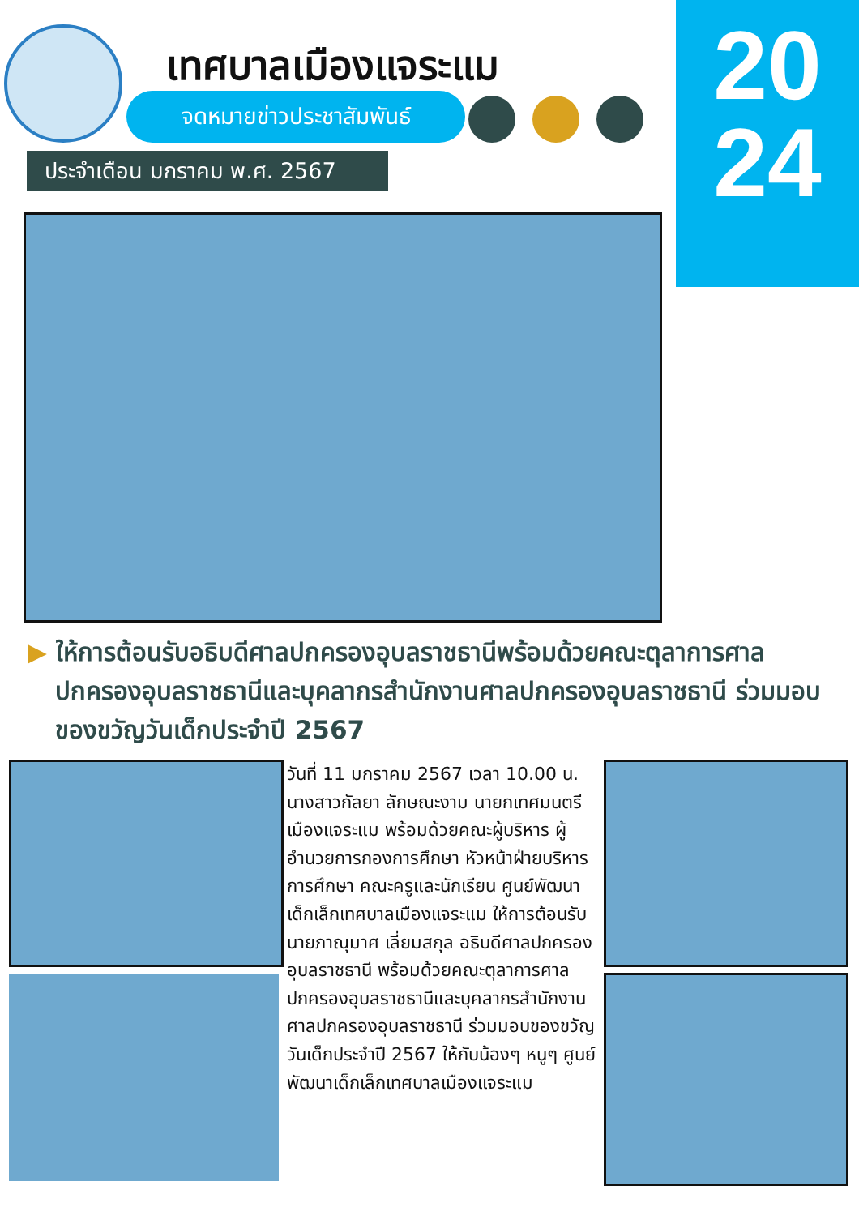เทศบาลเมืองแจระแม
จดหมายข่าวประชาสัมพันธ์
ประจำเดือน มกราคม พ.ศ. 2567
20
24
▶ ให้การต้อนรับอธิบดีศาลปกครองอุบลราชธานีพร้อมด้วยคณะตุลาการศาลปกครองอุบลราชธานีและบุคลากรสำนักงานศาลปกครองอุบลราชธานี ร่วมมอบของขวัญวันเด็กประจำปี 2567
วันที่ 11 มกราคม 2567 เวลา 10.00 น. นางสาวกัลยา ลักษณะงาม นายกเทศมนตรีเมืองแจระแม พร้อมด้วยคณะผู้บริหาร ผู้อำนวยการกองการศึกษา หัวหน้าฝ่ายบริหารการศึกษา คณะครูและนักเรียน ศูนย์พัฒนาเด็กเล็กเทศบาลเมืองแจระแม ให้การต้อนรับนายภาณุมาศ เลี่ยมสกุล อธิบดีศาลปกครองอุบลราชธานี พร้อมด้วยคณะตุลาการศาลปกครองอุบลราชธานีและบุคลากรสำนักงานศาลปกครองอุบลราชธานี ร่วมมอบของขวัญวันเด็กประจำปี 2567 ให้กับน้องๆ หนูๆ ศูนย์พัฒนาเด็กเล็กเทศบาลเมืองแจระแม